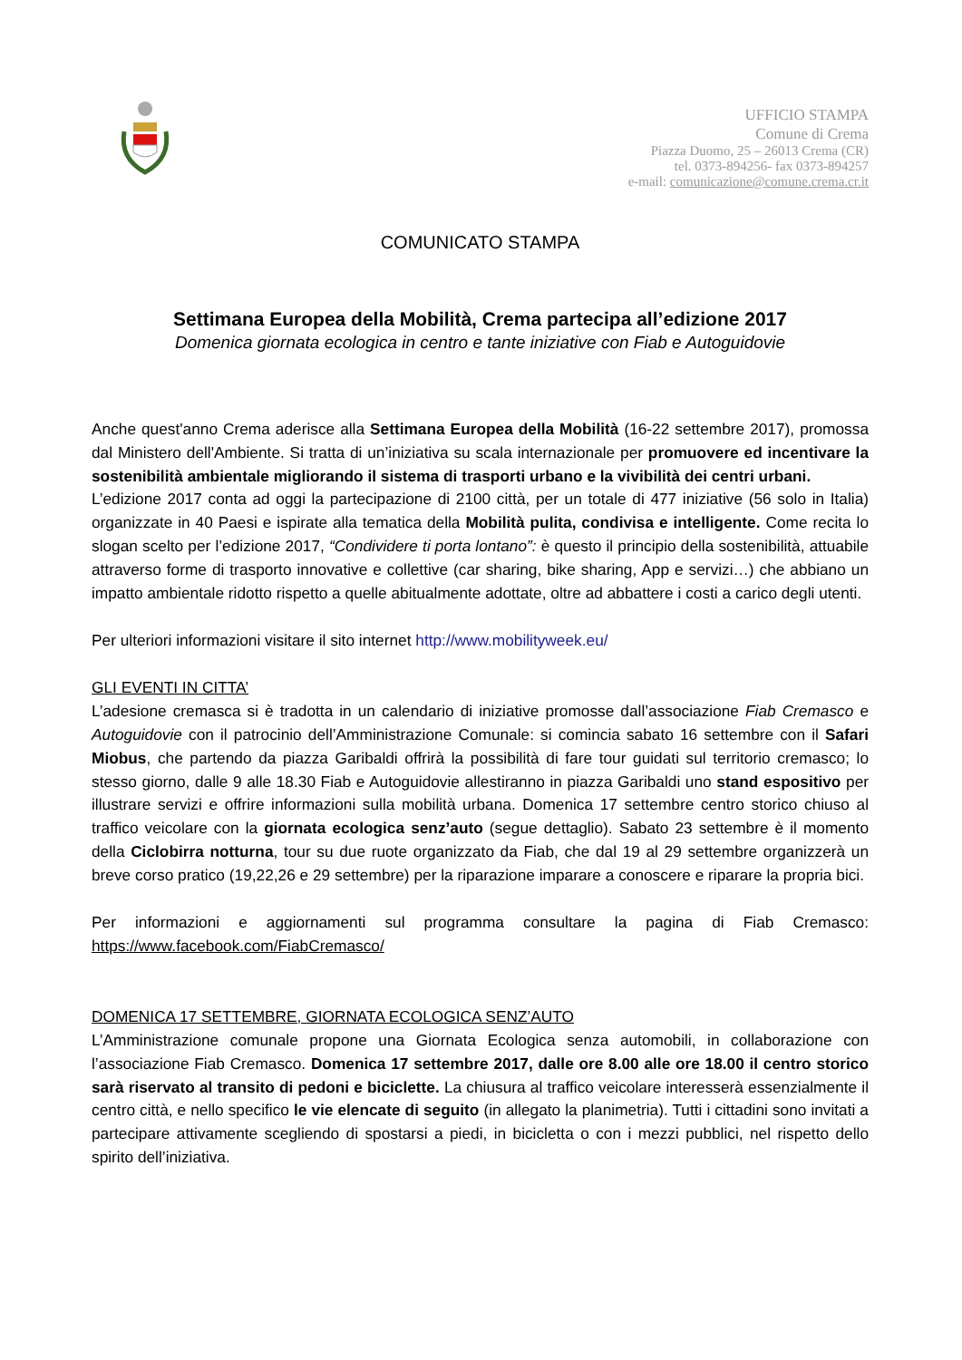UFFICIO STAMPA
Comune di Crema
Piazza Duomo, 25 – 26013 Crema (CR)
tel. 0373-894256- fax 0373-894257
e-mail: comunicazione@comune.crema.cr.it
COMUNICATO STAMPA
Settimana Europea della Mobilità, Crema partecipa all’edizione 2017
Domenica giornata ecologica in centro e tante iniziative con Fiab e Autoguidovie
Anche quest'anno Crema aderisce alla Settimana Europea della Mobilità (16-22 settembre 2017), promossa dal Ministero dell'Ambiente. Si tratta di un’iniziativa su scala internazionale per promuovere ed incentivare la sostenibilità ambientale migliorando il sistema di trasporti urbano e la vivibilità dei centri urbani.
L’edizione 2017 conta ad oggi la partecipazione di 2100 città, per un totale di 477 iniziative (56 solo in Italia) organizzate in 40 Paesi e ispirate alla tematica della Mobilità pulita, condivisa e intelligente. Come recita lo slogan scelto per l’edizione 2017, “Condividere ti porta lontano”: è questo il principio della sostenibilità, attuabile attraverso forme di trasporto innovative e collettive (car sharing, bike sharing, App e servizi…) che abbiano un impatto ambientale ridotto rispetto a quelle abitualmente adottate, oltre ad abbattere i costi a carico degli utenti.
Per ulteriori informazioni visitare il sito internet http://www.mobilityweek.eu/
GLI EVENTI IN CITTA’
L’adesione cremasca si è tradotta in un calendario di iniziative promosse dall’associazione Fiab Cremasco e Autoguidovie con il patrocinio dell’Amministrazione Comunale: si comincia sabato 16 settembre con il Safari Miobus, che partendo da piazza Garibaldi offrirà la possibilità di fare tour guidati sul territorio cremasco; lo stesso giorno, dalle 9 alle 18.30 Fiab e Autoguidovie allestiranno in piazza Garibaldi uno stand espositivo per illustrare servizi e offrire informazioni sulla mobilità urbana. Domenica 17 settembre centro storico chiuso al traffico veicolare con la giornata ecologica senz’auto (segue dettaglio). Sabato 23 settembre è il momento della Ciclobirra notturna, tour su due ruote organizzato da Fiab, che dal 19 al 29 settembre organizzerà un breve corso pratico (19,22,26 e 29 settembre) per la riparazione imparare a conoscere e riparare la propria bici.
Per informazioni e aggiornamenti sul programma consultare la pagina di Fiab Cremasco: https://www.facebook.com/FiabCremasco/
DOMENICA 17 SETTEMBRE, GIORNATA ECOLOGICA SENZ’AUTO
L’Amministrazione comunale propone una Giornata Ecologica senza automobili, in collaborazione con l’associazione Fiab Cremasco. Domenica 17 settembre 2017, dalle ore 8.00 alle ore 18.00 il centro storico sarà riservato al transito di pedoni e biciclette. La chiusura al traffico veicolare interesserà essenzialmente il centro città, e nello specifico le vie elencate di seguito (in allegato la planimetria). Tutti i cittadini sono invitati a partecipare attivamente scegliendo di spostarsi a piedi, in bicicletta o con i mezzi pubblici, nel rispetto dello spirito dell’iniziativa.